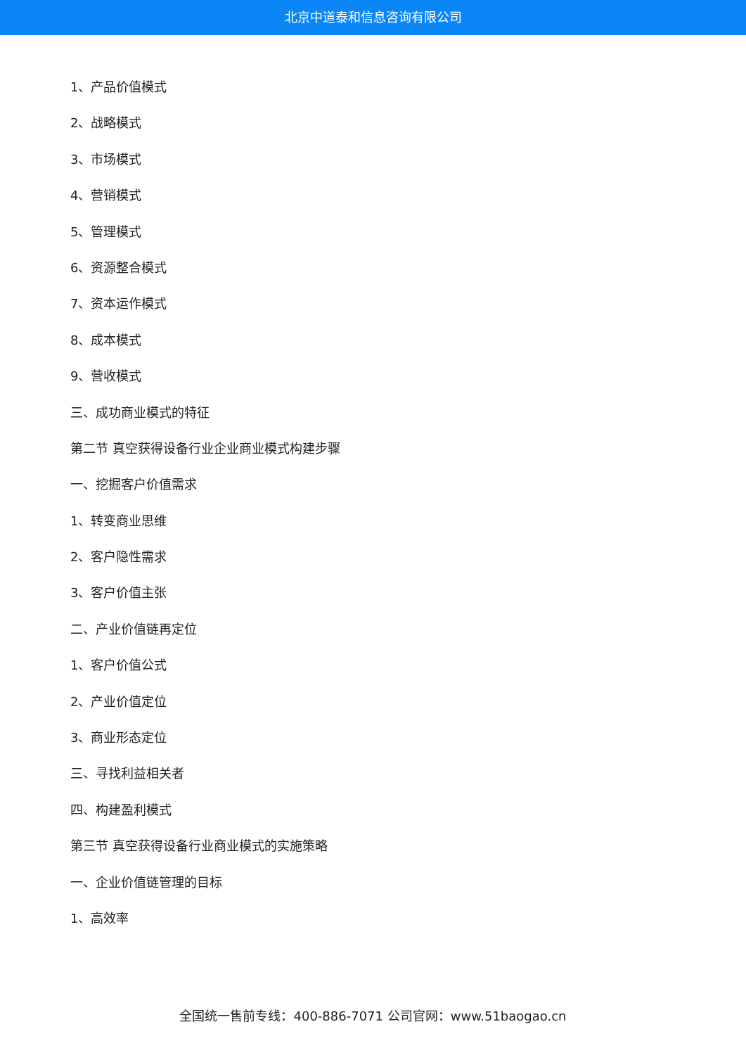北京中道泰和信息咨询有限公司
1、产品价值模式
2、战略模式
3、市场模式
4、营销模式
5、管理模式
6、资源整合模式
7、资本运作模式
8、成本模式
9、营收模式
三、成功商业模式的特征
第二节 真空获得设备行业企业商业模式构建步骤
一、挖掘客户价值需求
1、转变商业思维
2、客户隐性需求
3、客户价值主张
二、产业价值链再定位
1、客户价值公式
2、产业价值定位
3、商业形态定位
三、寻找利益相关者
四、构建盈利模式
第三节 真空获得设备行业商业模式的实施策略
一、企业价值链管理的目标
1、高效率
全国统一售前专线：400-886-7071 公司官网：www.51baogao.cn